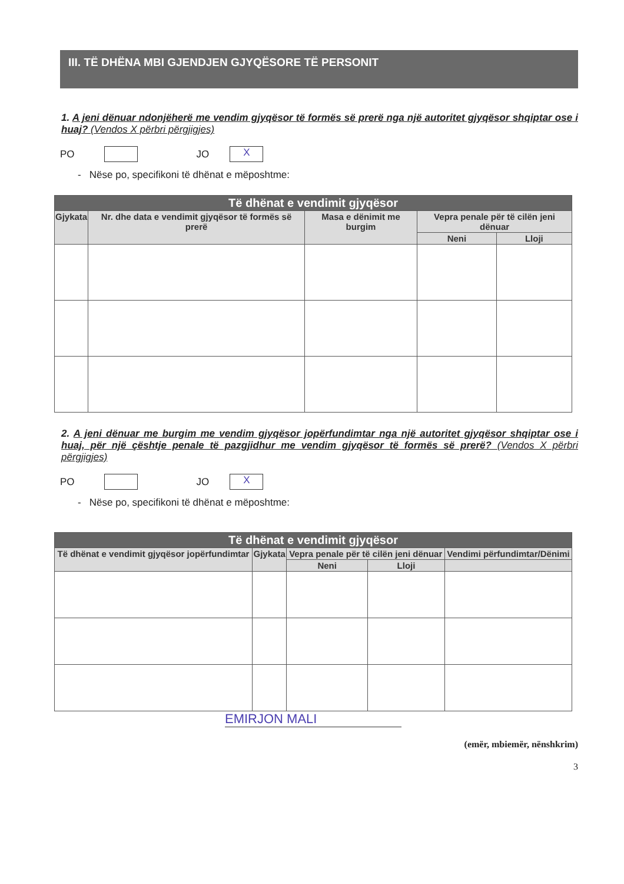III. TË DHËNA MBI GJENDJEN GJYQËSORE TË PERSONIT
1. A jeni dënuar ndonjëherë me vendim gjyqësor të formës së prerë nga një autoritet gjyqësor shqiptar ose i huaj? (Vendos X përbri përgjigjes)
PO JO X
- Nëse po, specifikoni të dhënat e mëposhtme:
| Të dhënat e vendimit gjyqësor | | | | |
| --- | --- | --- | --- | --- |
| Gjykata | Nr. dhe data e vendimit gjyqësor të formës së prerë | Masa e dënimit me burgim | Vepra penale për të cilën jeni dënuar | |
| | | | Neni | Lloji |
2. A jeni dënuar me burgim me vendim gjyqësor jopërfundimtar nga një autoritet gjyqësor shqiptar ose i huaj, për një çështje penale të pazgjidhur me vendim gjyqësor të formës së prerë? (Vendos X përbri përgjigjes)
PO JO X
- Nëse po, specifikoni të dhënat e mëposhtme:
| Të dhënat e vendimit gjyqësor | | | | |
| --- | --- | --- | --- | --- |
| Të dhënat e vendimit gjyqësor jopërfundimtar | Gjykata | Vepra penale për të cilën jeni dënuar | | Vendimi përfundimtar/Dënimi |
| | | Neni | Lloji | |
EMIRJON MALI
(emër, mbiemër, nënshkrim)
3